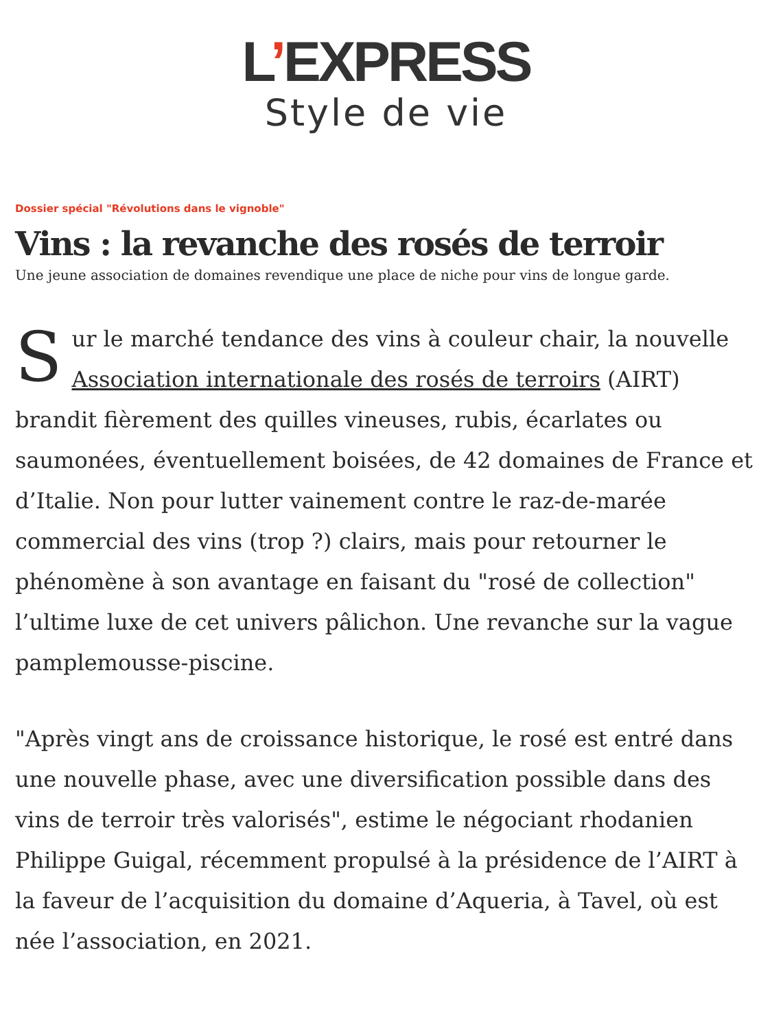L’EXPRESS
Style de vie
Dossier spécial "Révolutions dans le vignoble"
Vins : la revanche des rosés de terroir
Une jeune association de domaines revendique une place de niche pour vins de longue garde.
Sur le marché tendance des vins à couleur chair, la nouvelle Association internationale des rosés de terroirs (AIRT) brandit fièrement des quilles vineuses, rubis, écarlates ou saumonées, éventuellement boisées, de 42 domaines de France et d’Italie. Non pour lutter vainement contre le raz-de-marée commercial des vins (trop ?) clairs, mais pour retourner le phénomène à son avantage en faisant du "rosé de collection" l’ultime luxe de cet univers pâlichon. Une revanche sur la vague pamplemousse-piscine.
"Après vingt ans de croissance historique, le rosé est entré dans une nouvelle phase, avec une diversification possible dans des vins de terroir très valorisés", estime le négociant rhodanien Philippe Guigal, récemment propulsé à la présidence de l’AIRT à la faveur de l’acquisition du domaine d’Aqueria, à Tavel, où est née l’association, en 2021.